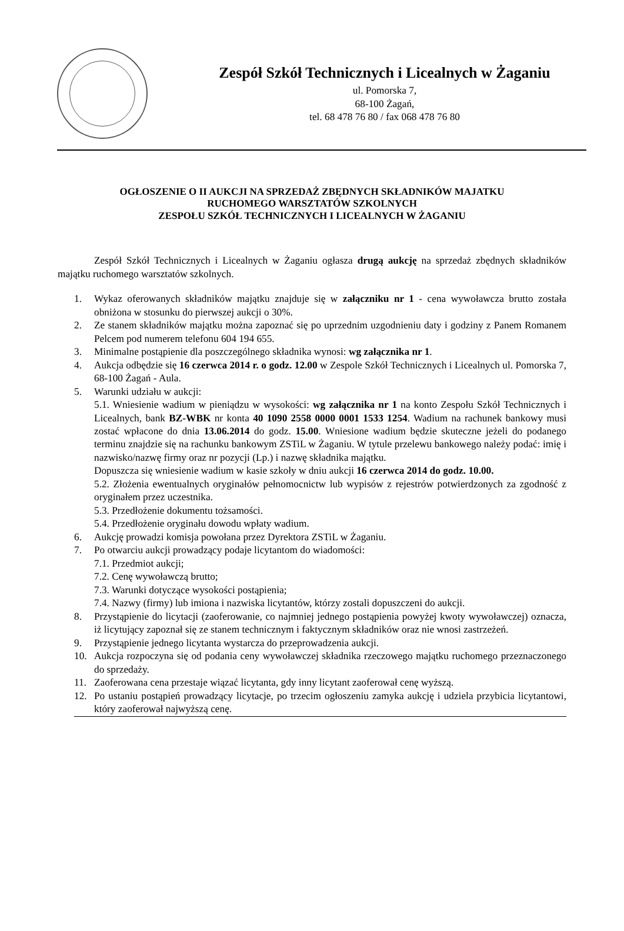Zespół Szkół Technicznych i Licealnych w Żaganiu
ul. Pomorska 7,
68-100 Żagań,
tel. 68 478 76 80 / fax 068 478 76 80
OGŁOSZENIE O II AUKCJI NA SPRZEDAŻ ZBĘDNYCH SKŁADNIKÓW MAJATKU
RUCHOMEGO WARSZTATÓW SZKOLNYCH
ZESPOŁU SZKÓŁ TECHNICZNYCH I LICEALNYCH W ŻAGANIU
Zespół Szkół Technicznych i Licealnych w Żaganiu ogłasza drugą aukcję na sprzedaż zbędnych składników majątku ruchomego warsztatów szkolnych.
1. Wykaz oferowanych składników majątku znajduje się w załączniku nr 1 - cena wywoławcza brutto została obniżona w stosunku do pierwszej aukcji o 30%.
2. Ze stanem składników majątku można zapoznać się po uprzednim uzgodnieniu daty i godziny z Panem Romanem Pelcem pod numerem telefonu 604 194 655.
3. Minimalne postąpienie dla poszczególnego składnika wynosi: wg załącznika nr 1.
4. Aukcja odbędzie się 16 czerwca 2014 r. o godz. 12.00 w Zespole Szkół Technicznych i Licealnych ul. Pomorska 7, 68-100 Żagań - Aula.
5. Warunki udziału w aukcji:
5.1. Wniesienie wadium w pieniądzu w wysokości: wg załącznika nr 1 na konto Zespołu Szkół Technicznych i Licealnych, bank BZ-WBK nr konta 40 1090 2558 0000 0001 1533 1254. Wadium na rachunek bankowy musi zostać wpłacone do dnia 13.06.2014 do godz. 15.00. Wniesione wadium będzie skuteczne jeżeli do podanego terminu znajdzie się na rachunku bankowym ZSTiL w Żaganiu. W tytule przelewu bankowego należy podać: imię i nazwisko/nazwę firmy oraz nr pozycji (Lp.) i nazwę składnika majątku.
Dopuszcza się wniesienie wadium w kasie szkoły w dniu aukcji 16 czerwca 2014 do godz. 10.00.
5.2. Złożenia ewentualnych oryginałów pełnomocnictw lub wypisów z rejestrów potwierdzonych za zgodność z oryginałem przez uczestnika.
5.3. Przedłożenie dokumentu tożsamości.
5.4. Przedłożenie oryginału dowodu wpłaty wadium.
6. Aukcję prowadzi komisja powołana przez Dyrektora ZSTiL w Żaganiu.
7. Po otwarciu aukcji prowadzący podaje licytantom do wiadomości:
7.1. Przedmiot aukcji;
7.2. Cenę wywoławczą brutto;
7.3. Warunki dotyczące wysokości postąpienia;
7.4. Nazwy (firmy) lub imiona i nazwiska licytantów, którzy zostali dopuszczeni do aukcji.
8. Przystąpienie do licytacji (zaoferowanie, co najmniej jednego postąpienia powyżej kwoty wywoławczej) oznacza, iż licytujący zapoznał się ze stanem technicznym i faktycznym składników oraz nie wnosi zastrzeżeń.
9. Przystąpienie jednego licytanta wystarcza do przeprowadzenia aukcji.
10. Aukcja rozpoczyna się od podania ceny wywoławczej składnika rzeczowego majątku ruchomego przeznaczonego do sprzedaży.
11. Zaoferowana cena przestaje wiązać licytanta, gdy inny licytant zaoferował cenę wyższą.
12. Po ustaniu postąpień prowadzący licytacje, po trzecim ogłoszeniu zamyka aukcję i udziela przybicia licytantowi, który zaoferował najwyższą cenę.